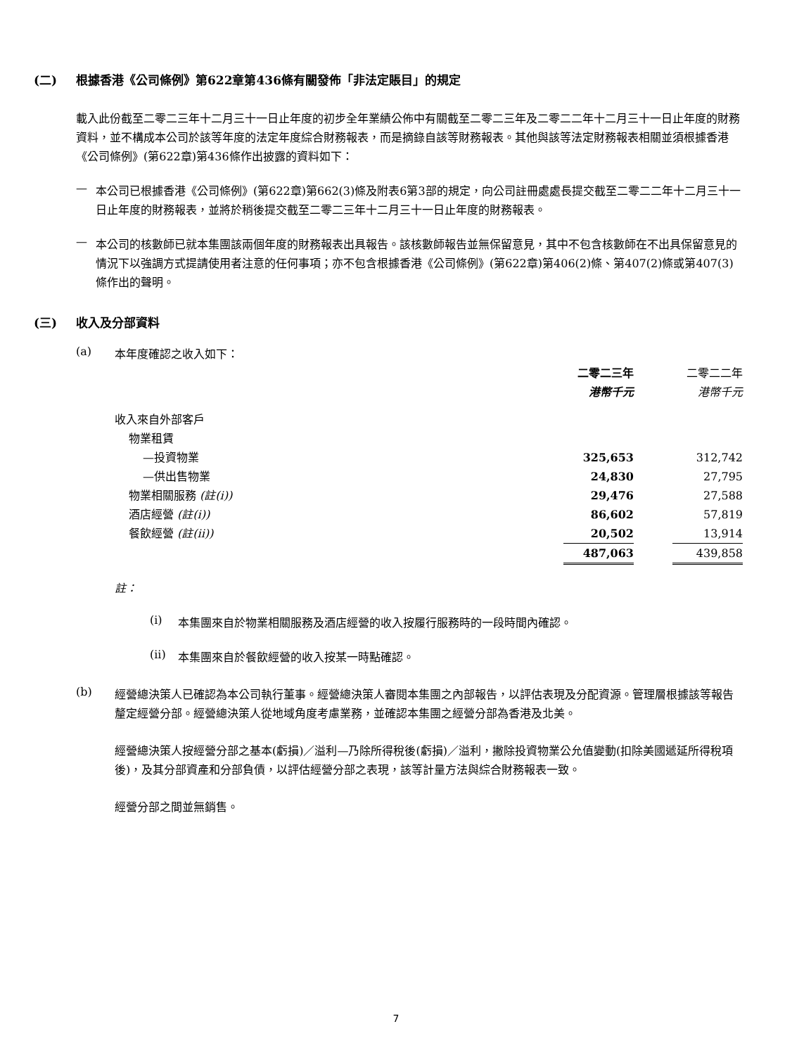(二) 根據香港《公司條例》第622章第436條有關發佈「非法定賬目」的規定
載入此份截至二零二三年十二月三十一日止年度的初步全年業績公佈中有關截至二零二三年及二零二二年十二月三十一日止年度的財務資料，並不構成本公司於該等年度的法定年度綜合財務報表，而是摘錄自該等財務報表。其他與該等法定財務報表相關並須根據香港《公司條例》(第622章)第436條作出披露的資料如下：
—
本公司已根據香港《公司條例》(第622章)第662(3)條及附表6第3部的規定，向公司註冊處處長提交截至二零二二年十二月三十一日止年度的財務報表，並將於稍後提交截至二零二三年十二月三十一日止年度的財務報表。
—
本公司的核數師已就本集團該兩個年度的財務報表出具報告。該核數師報告並無保留意見，其中不包含核數師在不出具保留意見的情況下以強調方式提請使用者注意的任何事項；亦不包含根據香港《公司條例》(第622章)第406(2)條、第407(2)條或第407(3)條作出的聲明。
(三) 收入及分部資料
(a)
本年度確認之收入如下：
| | 二零二三年 | | 二零二二年 |
| | 港幣千元 | | 港幣千元 |
| 收入來自外部客戶 | | | |
| 物業租賃 | | | |
| —投資物業 | 325,653 | | 312,742 |
| —供出售物業 | 24,830 | | 27,795 |
| 物業相關服務 (註(i)) | 29,476 | | 27,588 |
| 酒店經營 (註(i)) | 86,602 | | 57,819 |
| 餐飲經營 (註(ii)) | 20,502 | | 13,914 |
| | 487,063 | | 439,858 |
註：
(i)
本集團來自於物業相關服務及酒店經營的收入按履行服務時的一段時間內確認。
(ii)
本集團來自於餐飲經營的收入按某一時點確認。
(b)
經營總決策人已確認為本公司執行董事。經營總決策人審閱本集團之內部報告，以評估表現及分配資源。管理層根據該等報告釐定經營分部。經營總決策人從地域角度考慮業務，並確認本集團之經營分部為香港及北美。
經營總決策人按經營分部之基本(虧損)／溢利—乃除所得稅後(虧損)／溢利，撇除投資物業公允值變動(扣除美國遞延所得稅項後)，及其分部資產和分部負債，以評估經營分部之表現，該等計量方法與綜合財務報表一致。
經營分部之間並無銷售。
7